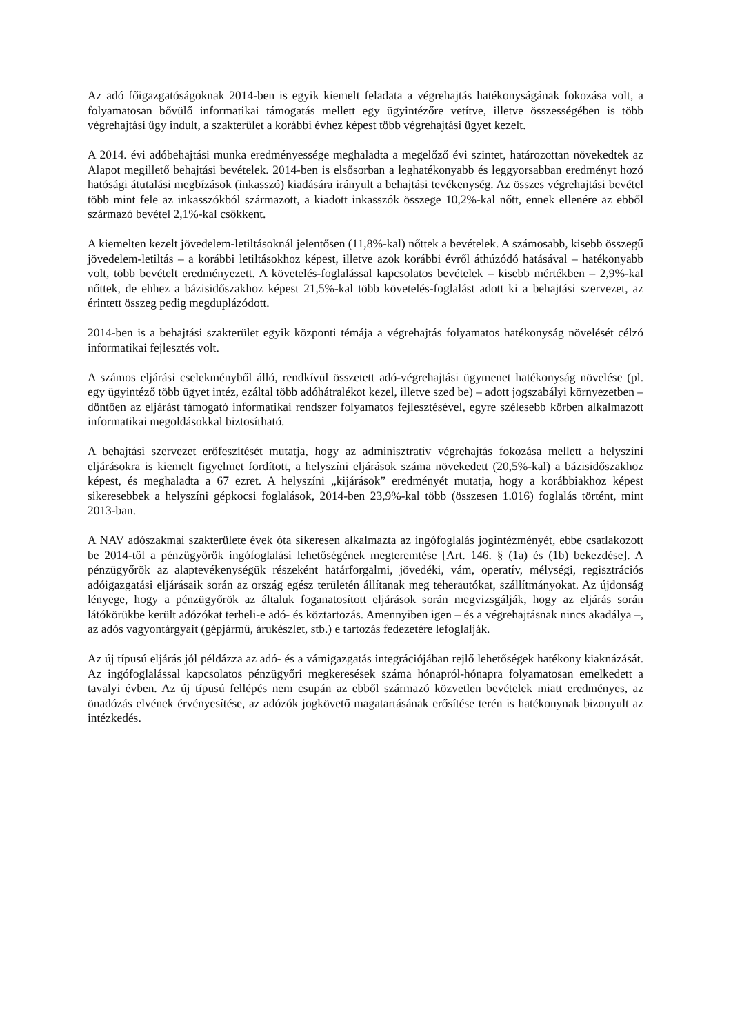Az adó főigazgatóságoknak 2014-ben is egyik kiemelt feladata a végrehajtás hatékonyságának fokozása volt, a folyamatosan bővülő informatikai támogatás mellett egy ügyintézőre vetítve, illetve összességében is több végrehajtási ügy indult, a szakterület a korábbi évhez képest több végrehajtási ügyet kezelt.
A 2014. évi adóbehajtási munka eredményessége meghaladta a megelőző évi szintet, határozottan növekedtek az Alapot megillető behajtási bevételek. 2014-ben is elsősorban a leghatékonyabb és leggyorsabban eredményt hozó hatósági átutalási megbízások (inkasszó) kiadására irányult a behajtási tevékenység. Az összes végrehajtási bevétel több mint fele az inkasszókból származott, a kiadott inkasszók összege 10,2%-kal nőtt, ennek ellenére az ebből származó bevétel 2,1%-kal csökkent.
A kiemelten kezelt jövedelem-letiltásoknál jelentősen (11,8%-kal) nőttek a bevételek. A számosabb, kisebb összegű jövedelem-letiltás – a korábbi letiltásokhoz képest, illetve azok korábbi évről áthúzódó hatásával – hatékonyabb volt, több bevételt eredményezett. A követelés-foglalással kapcsolatos bevételek – kisebb mértékben – 2,9%-kal nőttek, de ehhez a bázisidőszakhoz képest 21,5%-kal több követelés-foglalást adott ki a behajtási szervezet, az érintett összeg pedig megduplázódott.
2014-ben is a behajtási szakterület egyik központi témája a végrehajtás folyamatos hatékonyság növelését célzó informatikai fejlesztés volt.
A számos eljárási cselekményből álló, rendkívül összetett adó-végrehajtási ügymenet hatékonyság növelése (pl. egy ügyintéző több ügyet intéz, ezáltal több adóhátralékot kezel, illetve szed be) – adott jogszabályi környezetben – döntően az eljárást támogató informatikai rendszer folyamatos fejlesztésével, egyre szélesebb körben alkalmazott informatikai megoldásokkal biztosítható.
A behajtási szervezet erőfeszítését mutatja, hogy az adminisztratív végrehajtás fokozása mellett a helyszíni eljárásokra is kiemelt figyelmet fordított, a helyszíni eljárások száma növekedett (20,5%-kal) a bázisidőszakhoz képest, és meghaladta a 67 ezret. A helyszíni „kijárások” eredményét mutatja, hogy a korábbiakhoz képest sikeresebbek a helyszíni gépkocsi foglalások, 2014-ben 23,9%-kal több (összesen 1.016) foglalás történt, mint 2013-ban.
A NAV adószakmai szakterülete évek óta sikeresen alkalmazta az ingófoglalás jogintézményét, ebbe csatlakozott be 2014-től a pénzügyőrök ingófoglalási lehetőségének megteremtése [Art. 146. § (1a) és (1b) bekezdése]. A pénzügyőrök az alaptevékenységük részeként határforgalmi, jövedéki, vám, operatív, mélységi, regisztrációs adóigazgatási eljárásaik során az ország egész területén állítanak meg teherautókat, szállítmányokat. Az újdonság lényege, hogy a pénzügyőrök az általuk foganatosított eljárások során megvizsgálják, hogy az eljárás során látókörükbe került adózókat terheli-e adó- és köztartozás. Amennyiben igen – és a végrehajtásnak nincs akadálya –, az adós vagyontárgyait (gépjármű, árukészlet, stb.) e tartozás fedezetére lefoglalják.
Az új típusú eljárás jól példázza az adó- és a vámigazgatás integrációjában rejlő lehetőségek hatékony kiaknázását. Az ingófoglalással kapcsolatos pénzügyőri megkeresések száma hónapról-hónapra folyamatosan emelkedett a tavalyi évben. Az új típusú fellépés nem csupán az ebből származó közvetlen bevételek miatt eredményes, az önadózás elvének érvényesítése, az adózók jogkövető magatartásának erősítése terén is hatékonynak bizonyult az intézkedés.